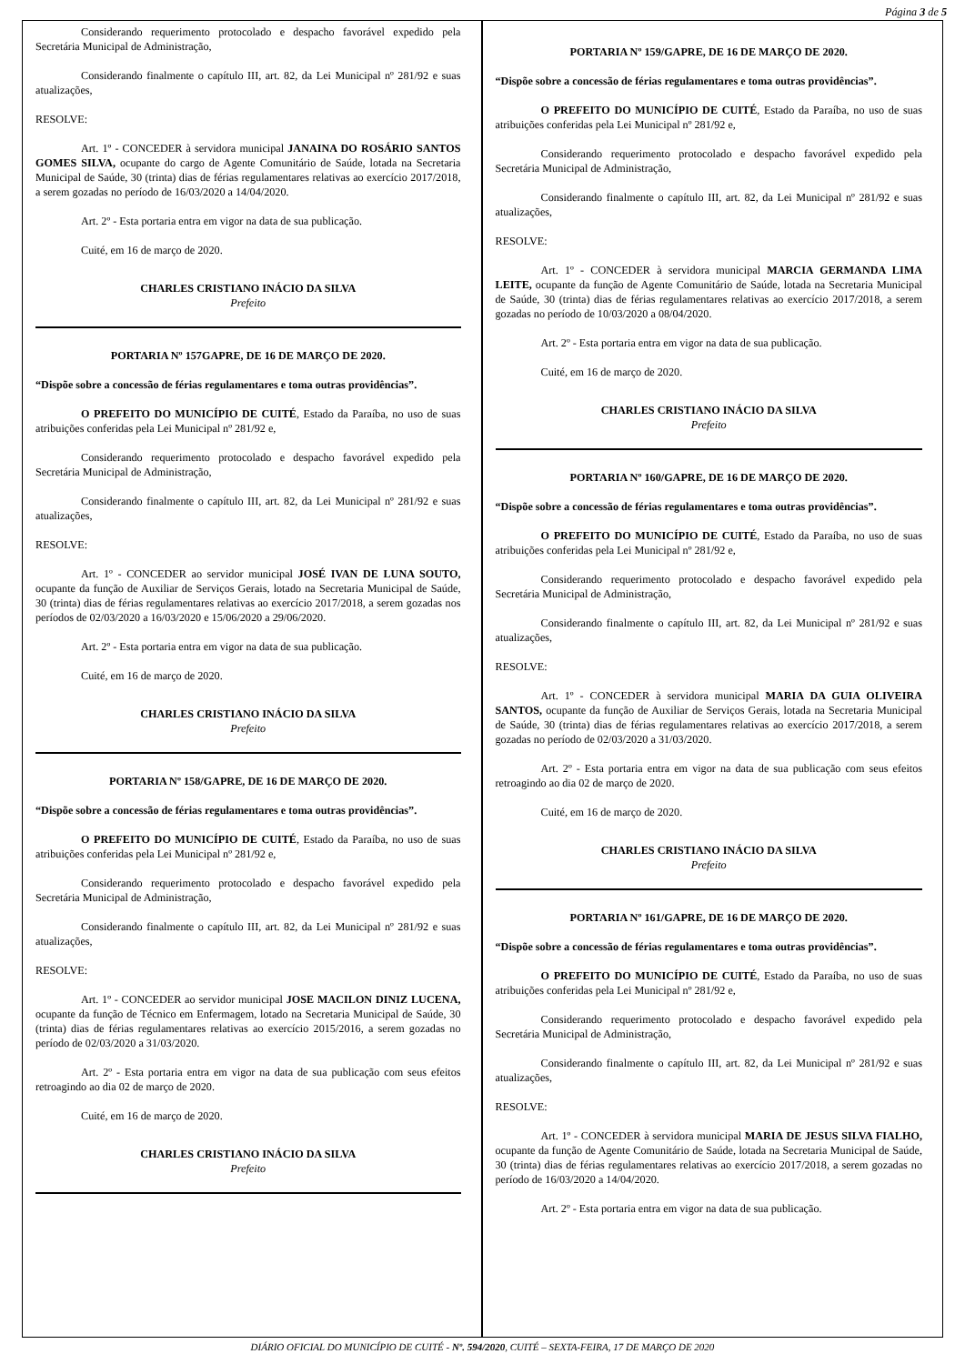Página 3 de 5
Considerando requerimento protocolado e despacho favorável expedido pela Secretária Municipal de Administração,
Considerando finalmente o capítulo III, art. 82, da Lei Municipal nº 281/92 e suas atualizações,
RESOLVE:
Art. 1º - CONCEDER à servidora municipal JANAINA DO ROSÁRIO SANTOS GOMES SILVA, ocupante do cargo de Agente Comunitário de Saúde, lotada na Secretaria Municipal de Saúde, 30 (trinta) dias de férias regulamentares relativas ao exercício 2017/2018, a serem gozadas no período de 16/03/2020 a 14/04/2020.
Art. 2º - Esta portaria entra em vigor na data de sua publicação.
Cuité, em 16 de março de 2020.
CHARLES CRISTIANO INÁCIO DA SILVA
Prefeito
PORTARIA Nº 157GAPRE, DE 16 DE MARÇO DE 2020.
“Dispõe sobre a concessão de férias regulamentares e toma outras providências”.
O PREFEITO DO MUNICÍPIO DE CUITÉ, Estado da Paraíba, no uso de suas atribuições conferidas pela Lei Municipal nº 281/92 e,
Considerando requerimento protocolado e despacho favorável expedido pela Secretária Municipal de Administração,
Considerando finalmente o capítulo III, art. 82, da Lei Municipal nº 281/92 e suas atualizações,
RESOLVE:
Art. 1º - CONCEDER ao servidor municipal JOSÉ IVAN DE LUNA SOUTO, ocupante da função de Auxiliar de Serviços Gerais, lotado na Secretaria Municipal de Saúde, 30 (trinta) dias de férias regulamentares relativas ao exercício 2017/2018, a serem gozadas nos períodos de 02/03/2020 a 16/03/2020 e 15/06/2020 a 29/06/2020.
Art. 2º - Esta portaria entra em vigor na data de sua publicação.
Cuité, em 16 de março de 2020.
CHARLES CRISTIANO INÁCIO DA SILVA
Prefeito
PORTARIA Nº 158/GAPRE, DE 16 DE MARÇO DE 2020.
“Dispõe sobre a concessão de férias regulamentares e toma outras providências”.
O PREFEITO DO MUNICÍPIO DE CUITÉ, Estado da Paraíba, no uso de suas atribuições conferidas pela Lei Municipal nº 281/92 e,
Considerando requerimento protocolado e despacho favorável expedido pela Secretária Municipal de Administração,
Considerando finalmente o capítulo III, art. 82, da Lei Municipal nº 281/92 e suas atualizações,
RESOLVE:
Art. 1º - CONCEDER ao servidor municipal JOSE MACILON DINIZ LUCENA, ocupante da função de Técnico em Enfermagem, lotado na Secretaria Municipal de Saúde, 30 (trinta) dias de férias regulamentares relativas ao exercício 2015/2016, a serem gozadas no período de 02/03/2020 a 31/03/2020.
Art. 2º - Esta portaria entra em vigor na data de sua publicação com seus efeitos retroagindo ao dia 02 de março de 2020.
Cuité, em 16 de março de 2020.
CHARLES CRISTIANO INÁCIO DA SILVA
Prefeito
PORTARIA Nº 159/GAPRE, DE 16 DE MARÇO DE 2020.
“Dispõe sobre a concessão de férias regulamentares e toma outras providências”.
O PREFEITO DO MUNICÍPIO DE CUITÉ, Estado da Paraíba, no uso de suas atribuições conferidas pela Lei Municipal nº 281/92 e,
Considerando requerimento protocolado e despacho favorável expedido pela Secretária Municipal de Administração,
Considerando finalmente o capítulo III, art. 82, da Lei Municipal nº 281/92 e suas atualizações,
RESOLVE:
Art. 1º - CONCEDER à servidora municipal MARCIA GERMANDA LIMA LEITE, ocupante da função de Agente Comunitário de Saúde, lotada na Secretaria Municipal de Saúde, 30 (trinta) dias de férias regulamentares relativas ao exercício 2017/2018, a serem gozadas no período de 10/03/2020 a 08/04/2020.
Art. 2º - Esta portaria entra em vigor na data de sua publicação.
Cuité, em 16 de março de 2020.
CHARLES CRISTIANO INÁCIO DA SILVA
Prefeito
PORTARIA Nº 160/GAPRE, DE 16 DE MARÇO DE 2020.
“Dispõe sobre a concessão de férias regulamentares e toma outras providências”.
O PREFEITO DO MUNICÍPIO DE CUITÉ, Estado da Paraíba, no uso de suas atribuições conferidas pela Lei Municipal nº 281/92 e,
Considerando requerimento protocolado e despacho favorável expedido pela Secretária Municipal de Administração,
Considerando finalmente o capítulo III, art. 82, da Lei Municipal nº 281/92 e suas atualizações,
RESOLVE:
Art. 1º - CONCEDER à servidora municipal MARIA DA GUIA OLIVEIRA SANTOS, ocupante da função de Auxiliar de Serviços Gerais, lotada na Secretaria Municipal de Saúde, 30 (trinta) dias de férias regulamentares relativas ao exercício 2017/2018, a serem gozadas no período de 02/03/2020 a 31/03/2020.
Art. 2º - Esta portaria entra em vigor na data de sua publicação com seus efeitos retroagindo ao dia 02 de março de 2020.
Cuité, em 16 de março de 2020.
CHARLES CRISTIANO INÁCIO DA SILVA
Prefeito
PORTARIA Nº 161/GAPRE, DE 16 DE MARÇO DE 2020.
“Dispõe sobre a concessão de férias regulamentares e toma outras providências”.
O PREFEITO DO MUNICÍPIO DE CUITÉ, Estado da Paraíba, no uso de suas atribuições conferidas pela Lei Municipal nº 281/92 e,
Considerando requerimento protocolado e despacho favorável expedido pela Secretária Municipal de Administração,
Considerando finalmente o capítulo III, art. 82, da Lei Municipal nº 281/92 e suas atualizações,
RESOLVE:
Art. 1º - CONCEDER à servidora municipal MARIA DE JESUS SILVA FIALHO, ocupante da função de Agente Comunitário de Saúde, lotada na Secretaria Municipal de Saúde, 30 (trinta) dias de férias regulamentares relativas ao exercício 2017/2018, a serem gozadas no período de 16/03/2020 a 14/04/2020.
Art. 2º - Esta portaria entra em vigor na data de sua publicação.
DIÁRIO OFICIAL DO MUNICÍPIO DE CUITÉ - Nº. 594/2020, CUITÉ – SEXTA-FEIRA, 17 DE MARÇO DE 2020